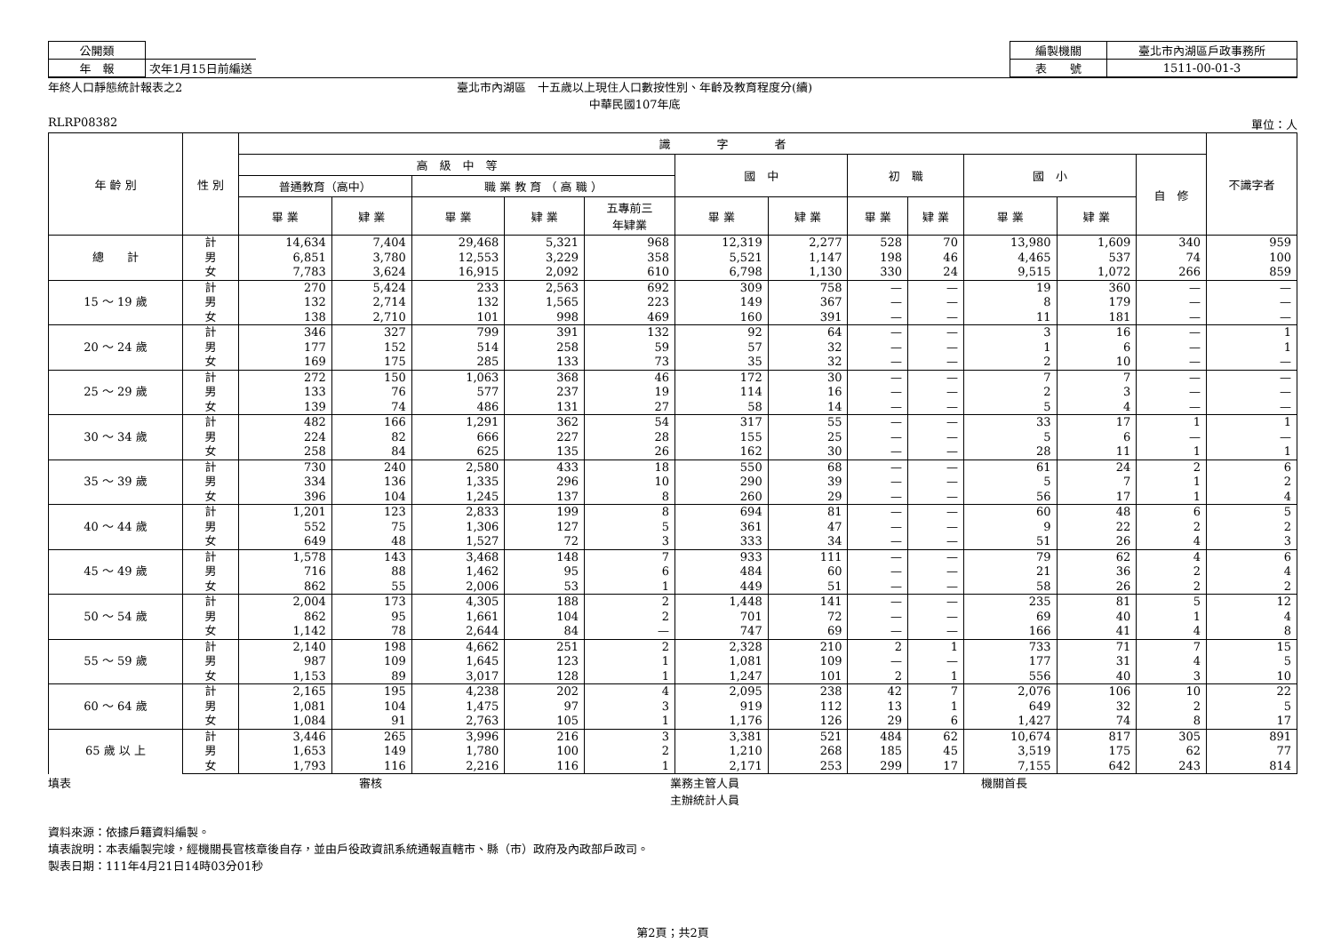| 公開類 | |
| 年 報 | 次年1月15日前編送 |
| 編製機關 | 臺北市內湖區戶政事務所 |
| 表 號 | 1511-00-01-3 |
年終人口靜態統計報表之2 臺北市內湖區　十五歲以上現住人口數按性別、年齡及教育程度分(續)
中華民國107年底
RLRP08382 單位：人
| 年 齡 別 | 性 別 | 識 字 者 | | | | | | | | | | | | 不識字者 |
| --- | --- | --- | --- | --- | --- | --- | --- | --- | --- | --- | --- | --- | --- | --- |
| | | 高 級 中 等 | | | | | 國 中 | | 初 職 | | 國 小 | | 自 修 | |
| | | 普通教育（高中） | | 職 業 教 育 （ 高 職 ） | | | | | | | | | | |
| | | 畢 業 | 肄 業 | 畢 業 | 肄 業 | 五專前三 年肄業 | 畢 業 | 肄 業 | 畢 業 | 肄 業 | 畢 業 | 肄 業 | | |
| 總 計 | 計 | 14,634 | 7,404 | 29,468 | 5,321 | 968 | 12,319 | 2,277 | 528 | 70 | 13,980 | 1,609 | 340 | 959 |
| | 男 | 6,851 | 3,780 | 12,553 | 3,229 | 358 | 5,521 | 1,147 | 198 | 46 | 4,465 | 537 | 74 | 100 |
| | 女 | 7,783 | 3,624 | 16,915 | 2,092 | 610 | 6,798 | 1,130 | 330 | 24 | 9,515 | 1,072 | 266 | 859 |
| 15 ～ 19 歲 | 計 | 270 | 5,424 | 233 | 2,563 | 692 | 309 | 758 | — | — | 19 | 360 | — | — |
| | 男 | 132 | 2,714 | 132 | 1,565 | 223 | 149 | 367 | — | — | 8 | 179 | — | — |
| | 女 | 138 | 2,710 | 101 | 998 | 469 | 160 | 391 | — | — | 11 | 181 | — | — |
| 20 ～ 24 歲 | 計 | 346 | 327 | 799 | 391 | 132 | 92 | 64 | — | — | 3 | 16 | — | 1 |
| | 男 | 177 | 152 | 514 | 258 | 59 | 57 | 32 | — | — | 1 | 6 | — | 1 |
| | 女 | 169 | 175 | 285 | 133 | 73 | 35 | 32 | — | — | 2 | 10 | — | — |
| 25 ～ 29 歲 | 計 | 272 | 150 | 1,063 | 368 | 46 | 172 | 30 | — | — | 7 | 7 | — | — |
| | 男 | 133 | 76 | 577 | 237 | 19 | 114 | 16 | — | — | 2 | 3 | — | — |
| | 女 | 139 | 74 | 486 | 131 | 27 | 58 | 14 | — | — | 5 | 4 | — | — |
| 30 ～ 34 歲 | 計 | 482 | 166 | 1,291 | 362 | 54 | 317 | 55 | — | — | 33 | 17 | 1 | 1 |
| | 男 | 224 | 82 | 666 | 227 | 28 | 155 | 25 | — | — | 5 | 6 | — | — |
| | 女 | 258 | 84 | 625 | 135 | 26 | 162 | 30 | — | — | 28 | 11 | 1 | 1 |
| 35 ～ 39 歲 | 計 | 730 | 240 | 2,580 | 433 | 18 | 550 | 68 | — | — | 61 | 24 | 2 | 6 |
| | 男 | 334 | 136 | 1,335 | 296 | 10 | 290 | 39 | — | — | 5 | 7 | 1 | 2 |
| | 女 | 396 | 104 | 1,245 | 137 | 8 | 260 | 29 | — | — | 56 | 17 | 1 | 4 |
| 40 ～ 44 歲 | 計 | 1,201 | 123 | 2,833 | 199 | 8 | 694 | 81 | — | — | 60 | 48 | 6 | 5 |
| | 男 | 552 | 75 | 1,306 | 127 | 5 | 361 | 47 | — | — | 9 | 22 | 2 | 2 |
| | 女 | 649 | 48 | 1,527 | 72 | 3 | 333 | 34 | — | — | 51 | 26 | 4 | 3 |
| 45 ～ 49 歲 | 計 | 1,578 | 143 | 3,468 | 148 | 7 | 933 | 111 | — | — | 79 | 62 | 4 | 6 |
| | 男 | 716 | 88 | 1,462 | 95 | 6 | 484 | 60 | — | — | 21 | 36 | 2 | 4 |
| | 女 | 862 | 55 | 2,006 | 53 | 1 | 449 | 51 | — | — | 58 | 26 | 2 | 2 |
| 50 ～ 54 歲 | 計 | 2,004 | 173 | 4,305 | 188 | 2 | 1,448 | 141 | — | — | 235 | 81 | 5 | 12 |
| | 男 | 862 | 95 | 1,661 | 104 | 2 | 701 | 72 | — | — | 69 | 40 | 1 | 4 |
| | 女 | 1,142 | 78 | 2,644 | 84 | — | 747 | 69 | — | — | 166 | 41 | 4 | 8 |
| 55 ～ 59 歲 | 計 | 2,140 | 198 | 4,662 | 251 | 2 | 2,328 | 210 | 2 | 1 | 733 | 71 | 7 | 15 |
| | 男 | 987 | 109 | 1,645 | 123 | 1 | 1,081 | 109 | — | — | 177 | 31 | 4 | 5 |
| | 女 | 1,153 | 89 | 3,017 | 128 | 1 | 1,247 | 101 | 2 | 1 | 556 | 40 | 3 | 10 |
| 60 ～ 64 歲 | 計 | 2,165 | 195 | 4,238 | 202 | 4 | 2,095 | 238 | 42 | 7 | 2,076 | 106 | 10 | 22 |
| | 男 | 1,081 | 104 | 1,475 | 97 | 3 | 919 | 112 | 13 | 1 | 649 | 32 | 2 | 5 |
| | 女 | 1,084 | 91 | 2,763 | 105 | 1 | 1,176 | 126 | 29 | 6 | 1,427 | 74 | 8 | 17 |
| 65 歲 以 上 | 計 | 3,446 | 265 | 3,996 | 216 | 3 | 3,381 | 521 | 484 | 62 | 10,674 | 817 | 305 | 891 |
| | 男 | 1,653 | 149 | 1,780 | 100 | 2 | 1,210 | 268 | 185 | 45 | 3,519 | 175 | 62 | 77 |
| | 女 | 1,793 | 116 | 2,216 | 116 | 1 | 2,171 | 253 | 299 | 17 | 7,155 | 642 | 243 | 814 |
填表 審核 業務主管人員
主辦統計人員
機關首長
資料來源：依據戶籍資料編製。
填表說明：本表編製完竣，經機關長官核章後自存，並由戶役政資訊系統通報直轄市、縣（市）政府及內政部戶政司。
製表日期：111年4月21日14時03分01秒
第2頁；共2頁